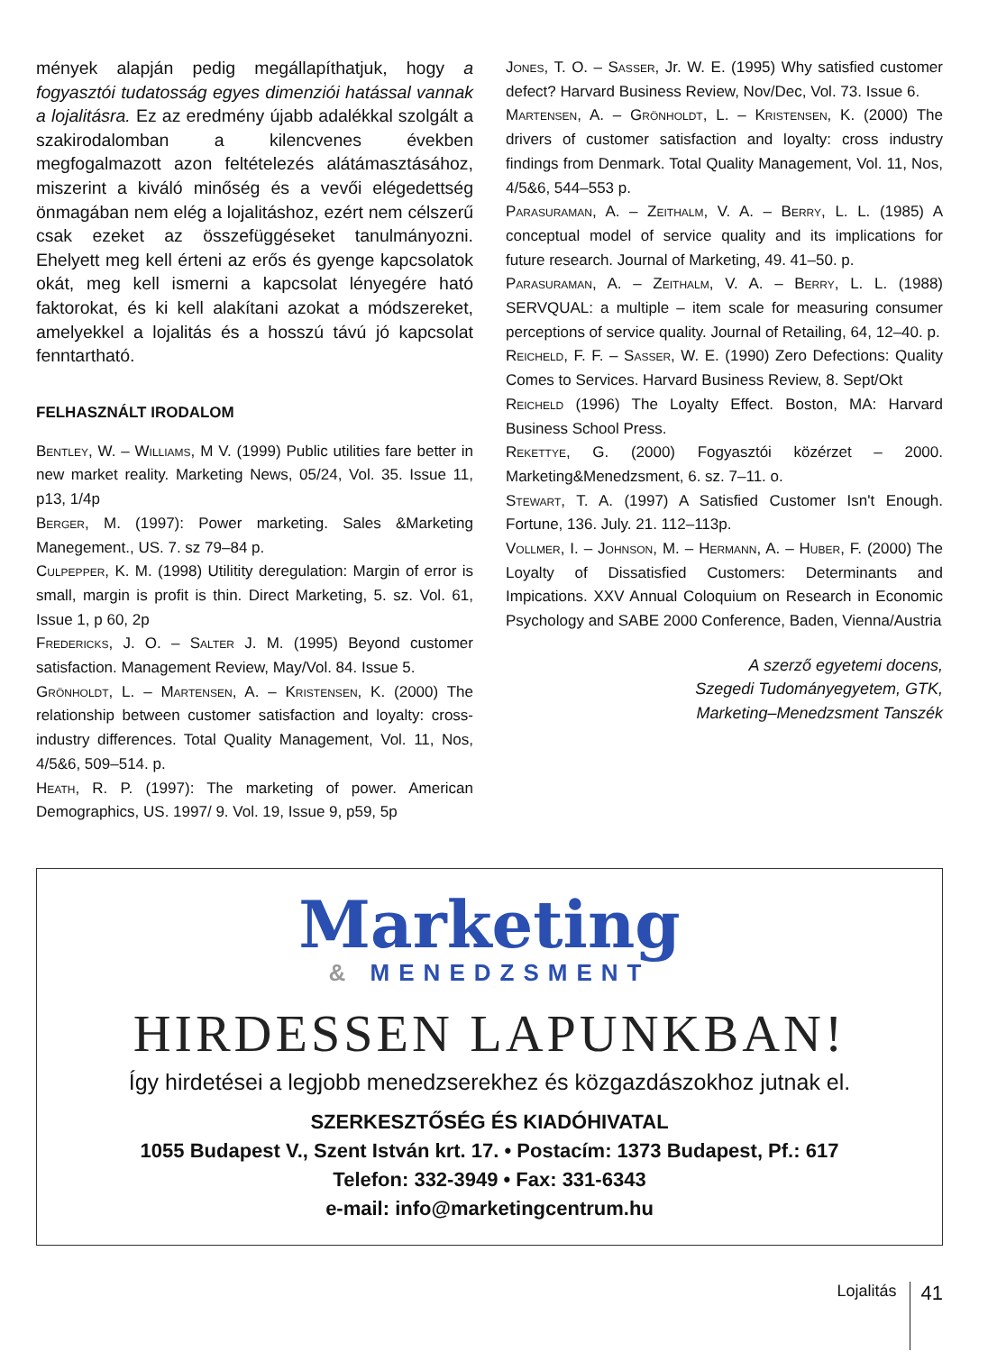mények alapján pedig megállapíthatjuk, hogy a fogyasztói tudatosság egyes dimenziói hatással vannak a lojalitásra. Ez az eredmény újabb adalékkal szolgált a szakirodalomban a kilencvenes években megfogalmazott azon feltételezés alátámasztásához, miszerint a kiváló minőség és a vevői elégedettség önmagában nem elég a lojalitáshoz, ezért nem célszerű csak ezeket az összefüggéseket tanulmányozni. Ehelyett meg kell érteni az erős és gyenge kapcsolatok okát, meg kell ismerni a kapcsolat lényegére ható faktorokat, és ki kell alakítani azokat a módszereket, amelyekkel a lojalitás és a hosszú távú jó kapcsolat fenntartható.
FELHASZNÁLT IRODALOM
Bentley, W. – Williams, M V. (1999) Public utilities fare better in new market reality. Marketing News, 05/24, Vol. 35. Issue 11, p13, 1/4p
Berger, M. (1997): Power marketing. Sales &Marketing Manegement., US. 7. sz 79–84 p.
Culpepper, K. M. (1998) Utilitity deregulation: Margin of error is small, margin is profit is thin. Direct Marketing, 5. sz. Vol. 61, Issue 1, p 60, 2p
Fredericks, J. O. – Salter J. M. (1995) Beyond customer satisfaction. Management Review, May/Vol. 84. Issue 5.
Grönholdt, L. – Martensen, A. – Kristensen, K. (2000) The relationship between customer satisfaction and loyalty: cross-industry differences. Total Quality Management, Vol. 11, Nos, 4/5&6, 509–514. p.
Heath, R. P. (1997): The marketing of power. American Demographics, US. 1997/ 9. Vol. 19, Issue 9, p59, 5p
Jones, T. O. – Sasser, Jr. W. E. (1995) Why satisfied customer defect? Harvard Business Review, Nov/Dec, Vol. 73. Issue 6.
Martensen, A. – Grönholdt, L. – Kristensen, K. (2000) The drivers of customer satisfaction and loyalty: cross industry findings from Denmark. Total Quality Management, Vol. 11, Nos, 4/5&6, 544–553 p.
Parasuraman, A. – Zeithalm, V. A. – Berry, L. L. (1985) A conceptual model of service quality and its implications for future research. Journal of Marketing, 49. 41–50. p.
Parasuraman, A. – Zeithalm, V. A. – Berry, L. L. (1988) SERVQUAL: a multiple – item scale for measuring consumer perceptions of service quality. Journal of Retailing, 64, 12–40. p.
Reicheld, F. F. – Sasser, W. E. (1990) Zero Defections: Quality Comes to Services. Harvard Business Review, 8. Sept/Okt
Reicheld (1996) The Loyalty Effect. Boston, MA: Harvard Business School Press.
Rekettye, G. (2000) Fogyasztói közérzet – 2000. Marketing&Menedzsment, 6. sz. 7–11. o.
Stewart, T. A. (1997) A Satisfied Customer Isn't Enough. Fortune, 136. July. 21. 112–113p.
Vollmer, I. – Johnson, M. – Hermann, A. – Huber, F. (2000) The Loyalty of Dissatisfied Customers: Determinants and Impications. XXV Annual Coloquium on Research in Economic Psychology and SABE 2000 Conference, Baden, Vienna/Austria
A szerző egyetemi docens,
Szegedi Tudományegyetem, GTK,
Marketing–Menedzsment Tanszék
Marketing
& MENEDZSMENT
HIRDESSEN LAPUNKBAN!
Így hirdetései a legjobb menedzserekhez és közgazdászokhoz jutnak el.
SZERKESZTŐSÉG ÉS KIADÓHIVATAL
1055 Budapest V., Szent István krt. 17. • Postacím: 1373 Budapest, Pf.: 617
Telefon: 332-3949 • Fax: 331-6343
e-mail: info@marketingcentrum.hu
Lojalitás 41